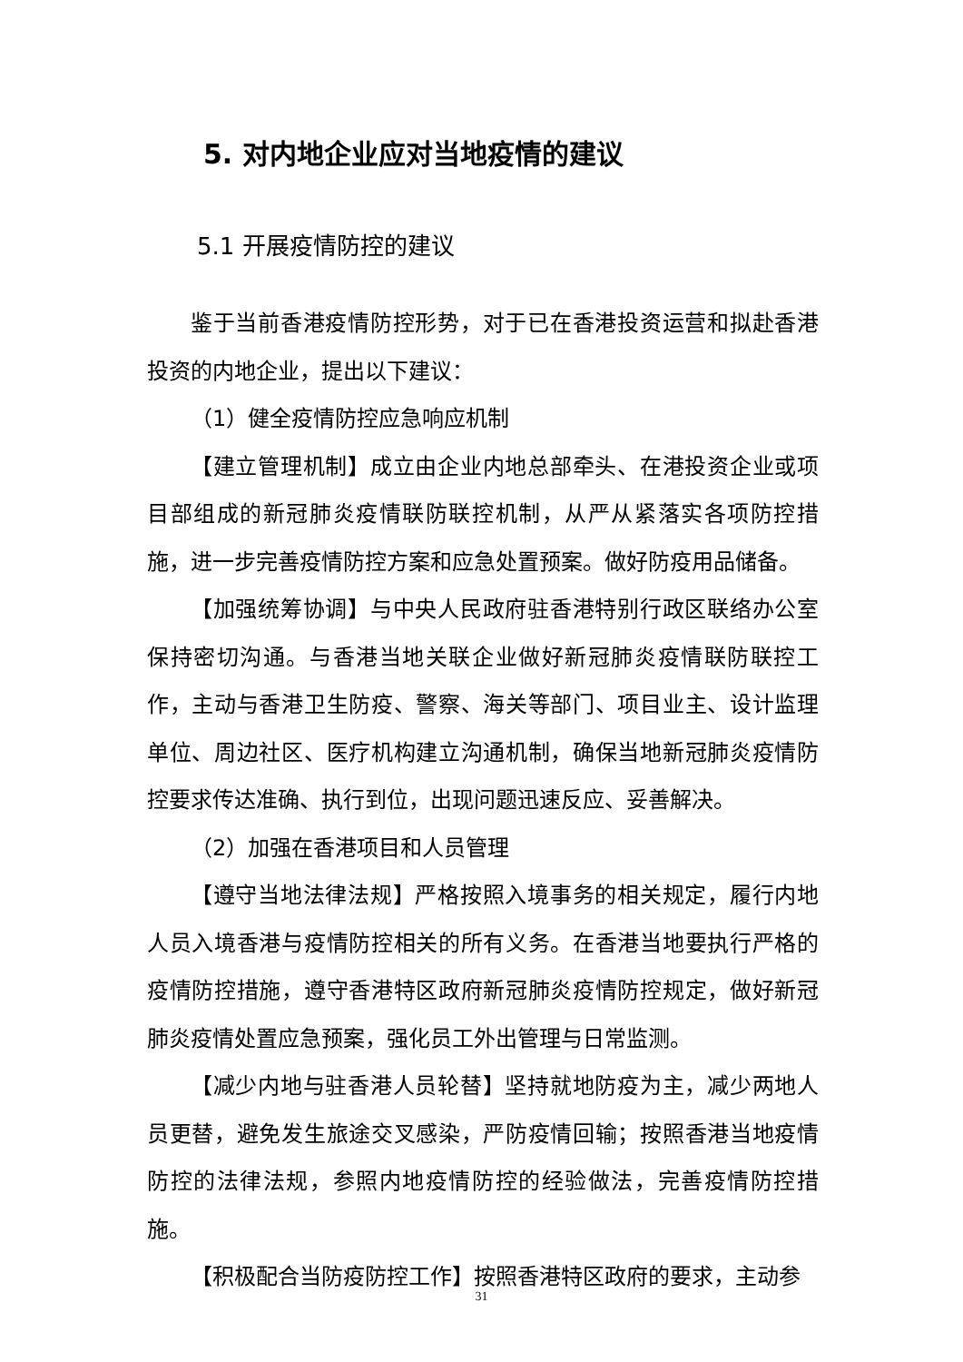5. 对内地企业应对当地疫情的建议
5.1 开展疫情防控的建议
鉴于当前香港疫情防控形势，对于已在香港投资运营和拟赴香港投资的内地企业，提出以下建议：
（1）健全疫情防控应急响应机制
【建立管理机制】成立由企业内地总部牵头、在港投资企业或项目部组成的新冠肺炎疫情联防联控机制，从严从紧落实各项防控措施，进一步完善疫情防控方案和应急处置预案。做好防疫用品储备。
【加强统筹协调】与中央人民政府驻香港特别行政区联络办公室保持密切沟通。与香港当地关联企业做好新冠肺炎疫情联防联控工作，主动与香港卫生防疫、警察、海关等部门、项目业主、设计监理单位、周边社区、医疗机构建立沟通机制，确保当地新冠肺炎疫情防控要求传达准确、执行到位，出现问题迅速反应、妥善解决。
（2）加强在香港项目和人员管理
【遵守当地法律法规】严格按照入境事务的相关规定，履行内地人员入境香港与疫情防控相关的所有义务。在香港当地要执行严格的疫情防控措施，遵守香港特区政府新冠肺炎疫情防控规定，做好新冠肺炎疫情处置应急预案，强化员工外出管理与日常监测。
【减少内地与驻香港人员轮替】坚持就地防疫为主，减少两地人员更替，避免发生旅途交叉感染，严防疫情回输；按照香港当地疫情防控的法律法规，参照内地疫情防控的经验做法，完善疫情防控措施。
【积极配合当防疫防控工作】按照香港特区政府的要求，主动参
31